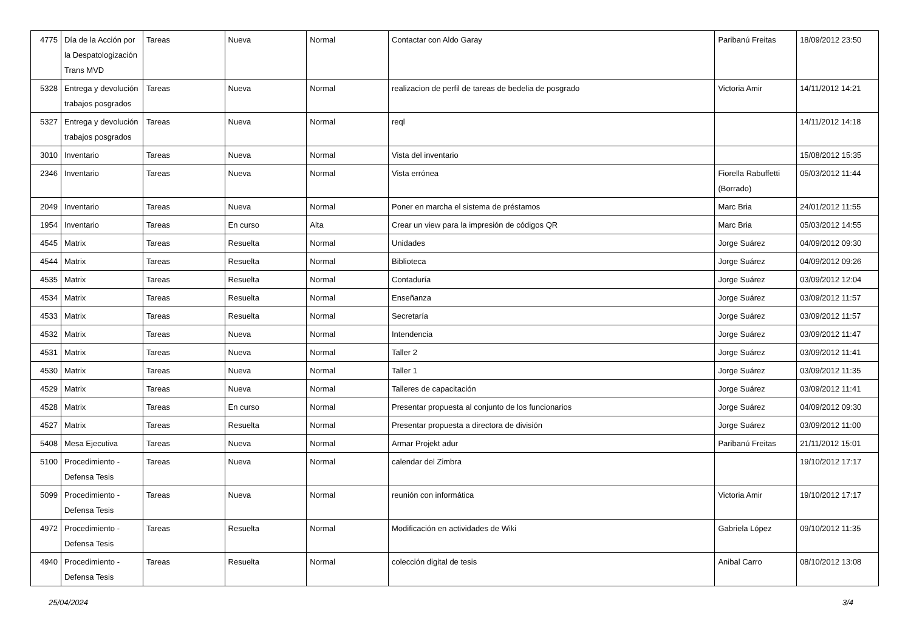| 4775 | Día de la Acción por la Despatologización Trans MVD | Tareas | Nueva | Normal | Contactar con Aldo Garay | Paribanú Freitas | 18/09/2012 23:50 |
| 5328 | Entrega y devolución trabajos posgrados | Tareas | Nueva | Normal | realizacion de perfil de tareas de bedelia de posgrado | Victoria Amir | 14/11/2012 14:21 |
| 5327 | Entrega y devolución trabajos posgrados | Tareas | Nueva | Normal | reql | | 14/11/2012 14:18 |
| 3010 | Inventario | Tareas | Nueva | Normal | Vista del inventario | | 15/08/2012 15:35 |
| 2346 | Inventario | Tareas | Nueva | Normal | Vista errónea | Fiorella Rabuffetti (Borrado) | 05/03/2012 11:44 |
| 2049 | Inventario | Tareas | Nueva | Normal | Poner en marcha el sistema de préstamos | Marc Bria | 24/01/2012 11:55 |
| 1954 | Inventario | Tareas | En curso | Alta | Crear un view para la impresión de códigos QR | Marc Bria | 05/03/2012 14:55 |
| 4545 | Matrix | Tareas | Resuelta | Normal | Unidades | Jorge Suárez | 04/09/2012 09:30 |
| 4544 | Matrix | Tareas | Resuelta | Normal | Biblioteca | Jorge Suárez | 04/09/2012 09:26 |
| 4535 | Matrix | Tareas | Resuelta | Normal | Contaduría | Jorge Suárez | 03/09/2012 12:04 |
| 4534 | Matrix | Tareas | Resuelta | Normal | Enseñanza | Jorge Suárez | 03/09/2012 11:57 |
| 4533 | Matrix | Tareas | Resuelta | Normal | Secretaría | Jorge Suárez | 03/09/2012 11:57 |
| 4532 | Matrix | Tareas | Nueva | Normal | Intendencia | Jorge Suárez | 03/09/2012 11:47 |
| 4531 | Matrix | Tareas | Nueva | Normal | Taller 2 | Jorge Suárez | 03/09/2012 11:41 |
| 4530 | Matrix | Tareas | Nueva | Normal | Taller 1 | Jorge Suárez | 03/09/2012 11:35 |
| 4529 | Matrix | Tareas | Nueva | Normal | Talleres de capacitación | Jorge Suárez | 03/09/2012 11:41 |
| 4528 | Matrix | Tareas | En curso | Normal | Presentar propuesta al conjunto de los funcionarios | Jorge Suárez | 04/09/2012 09:30 |
| 4527 | Matrix | Tareas | Resuelta | Normal | Presentar propuesta a directora de división | Jorge Suárez | 03/09/2012 11:00 |
| 5408 | Mesa Ejecutiva | Tareas | Nueva | Normal | Armar Projekt adur | Paribanú Freitas | 21/11/2012 15:01 |
| 5100 | Procedimiento - Defensa Tesis | Tareas | Nueva | Normal | calendar del Zimbra | | 19/10/2012 17:17 |
| 5099 | Procedimiento - Defensa Tesis | Tareas | Nueva | Normal | reunión con informática | Victoria Amir | 19/10/2012 17:17 |
| 4972 | Procedimiento - Defensa Tesis | Tareas | Resuelta | Normal | Modificación en actividades de Wiki | Gabriela López | 09/10/2012 11:35 |
| 4940 | Procedimiento - Defensa Tesis | Tareas | Resuelta | Normal | colección digital de tesis | Anibal Carro | 08/10/2012 13:08 |
25/04/2024 3/4